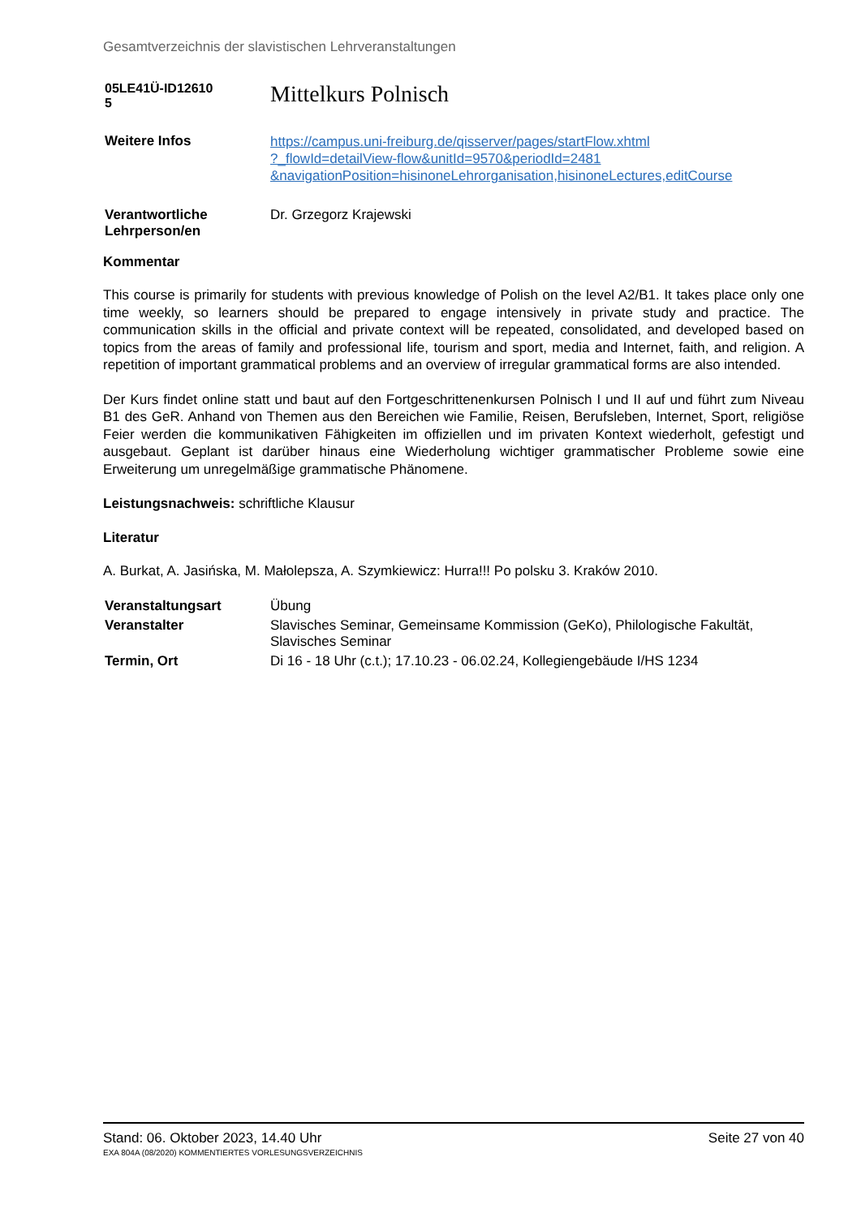Gesamtverzeichnis der slavistischen Lehrveranstaltungen
| 05LE41Ü-ID12610 5 | Mittelkurs Polnisch |
| Weitere Infos | https://campus.uni-freiburg.de/qisserver/pages/startFlow.xhtml ?_flowId=detailView-flow&unitId=9570&periodId=2481 &navigationPosition=hisinoneLehrorganisation,hisinoneLectures,editCourse |
| Verantwortliche Lehrperson/en | Dr. Grzegorz Krajewski |
Kommentar
This course is primarily for students with previous knowledge of Polish on the level A2/B1. It takes place only one time weekly, so learners should be prepared to engage intensively in private study and practice. The communication skills in the official and private context will be repeated, consolidated, and developed based on topics from the areas of family and professional life, tourism and sport, media and Internet, faith, and religion. A repetition of important grammatical problems and an overview of irregular grammatical forms are also intended.
Der Kurs findet online statt und baut auf den Fortgeschrittenenkursen Polnisch I und II auf und führt zum Niveau B1 des GeR. Anhand von Themen aus den Bereichen wie Familie, Reisen, Berufsleben, Internet, Sport, religiöse Feier werden die kommunikativen Fähigkeiten im offiziellen und im privaten Kontext wiederholt, gefestigt und ausgebaut. Geplant ist darüber hinaus eine Wiederholung wichtiger grammatischer Probleme sowie eine Erweiterung um unregelmäßige grammatische Phänomene.
Leistungsnachweis: schriftliche Klausur
Literatur
A. Burkat, A. Jasińska, M. Małolepsza, A. Szymkiewicz: Hurra!!! Po polsku 3. Kraków 2010.
| Veranstaltungsart | Übung |
| Veranstalter | Slavisches Seminar, Gemeinsame Kommission (GeKo), Philologische Fakultät, Slavisches Seminar |
| Termin, Ort | Di 16 - 18 Uhr (c.t.); 17.10.23 - 06.02.24, Kollegiengebäude I/HS 1234 |
Stand: 06. Oktober 2023, 14.40 Uhr Seite 27 von 40
EXA 804A (08/2020) KOMMENTIERTES VORLESUNGSVERZEICHNIS